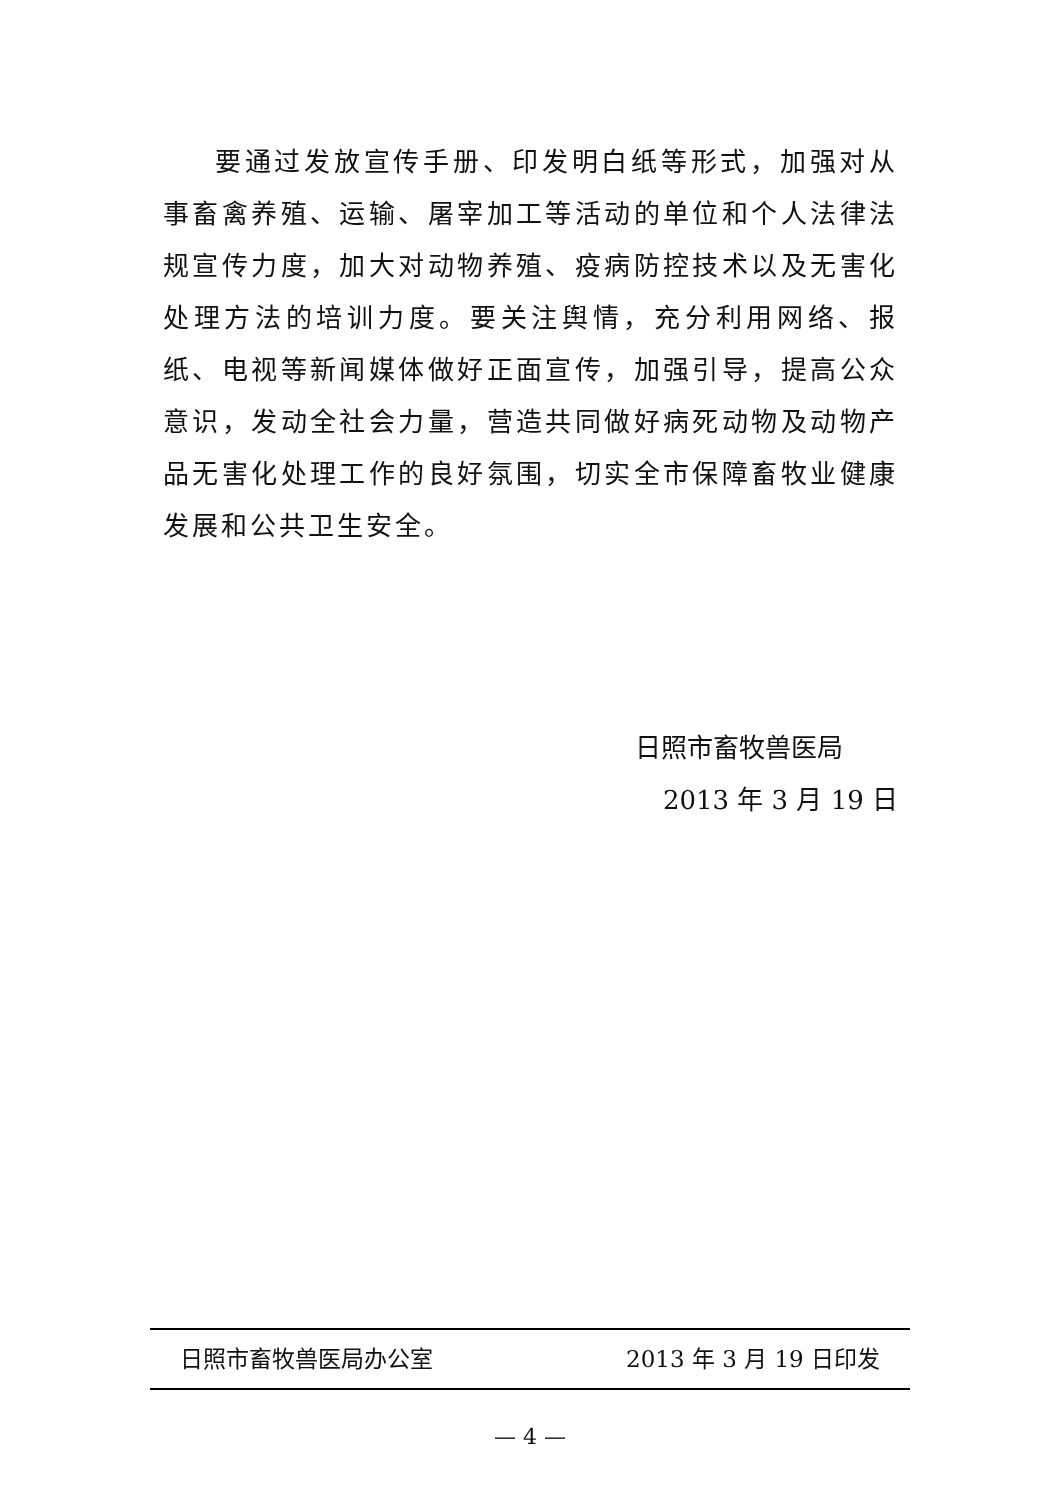要通过发放宣传手册、印发明白纸等形式，加强对从事畜禽养殖、运输、屠宰加工等活动的单位和个人法律法规宣传力度，加大对动物养殖、疫病防控技术以及无害化处理方法的培训力度。要关注舆情，充分利用网络、报纸、电视等新闻媒体做好正面宣传，加强引导，提高公众意识，发动全社会力量，营造共同做好病死动物及动物产品无害化处理工作的良好氛围，切实全市保障畜牧业健康发展和公共卫生安全。
日照市畜牧兽医局
2013 年 3 月 19 日
日照市畜牧兽医局办公室 2013 年 3 月 19 日印发
— 4 —